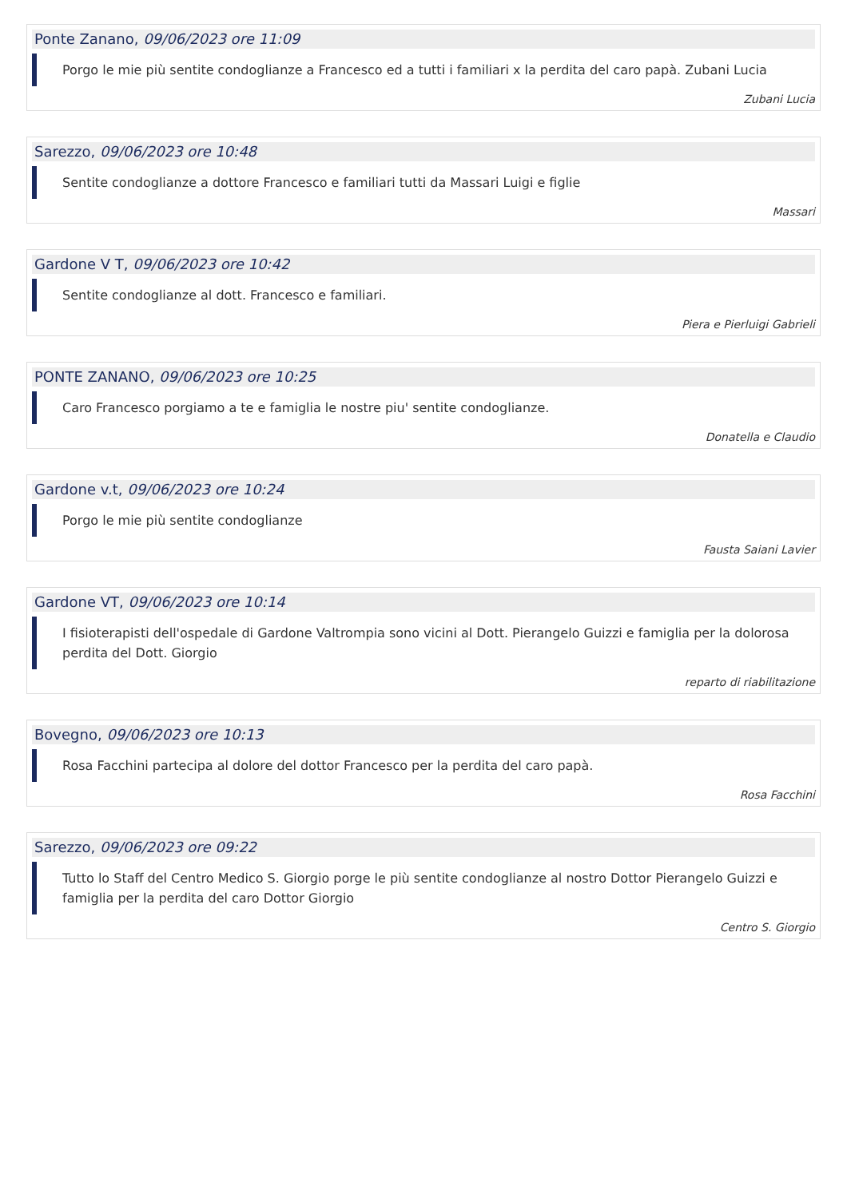Ponte Zanano, 09/06/2023 ore 11:09
Porgo le mie più sentite condoglianze a Francesco ed a tutti i familiari x la perdita del caro papà. Zubani Lucia
Zubani Lucia
Sarezzo, 09/06/2023 ore 10:48
Sentite condoglianze a dottore Francesco e familiari tutti da Massari Luigi e figlie
Massari
Gardone V T, 09/06/2023 ore 10:42
Sentite condoglianze al dott. Francesco e familiari.
Piera e Pierluigi Gabrieli
PONTE ZANANO, 09/06/2023 ore 10:25
Caro Francesco porgiamo a te e famiglia le nostre piu' sentite condoglianze.
Donatella e Claudio
Gardone v.t, 09/06/2023 ore 10:24
Porgo le mie più sentite condoglianze
Fausta Saiani Lavier
Gardone VT, 09/06/2023 ore 10:14
I fisioterapisti dell'ospedale di Gardone Valtrompia sono vicini al Dott. Pierangelo Guizzi e famiglia per la dolorosa perdita del Dott. Giorgio
reparto di riabilitazione
Bovegno, 09/06/2023 ore 10:13
Rosa Facchini partecipa al dolore del dottor Francesco per la perdita del caro papà.
Rosa Facchini
Sarezzo, 09/06/2023 ore 09:22
Tutto lo Staff del Centro Medico S. Giorgio porge le più sentite condoglianze al nostro Dottor Pierangelo Guizzi e famiglia per la perdita del caro Dottor Giorgio
Centro S. Giorgio